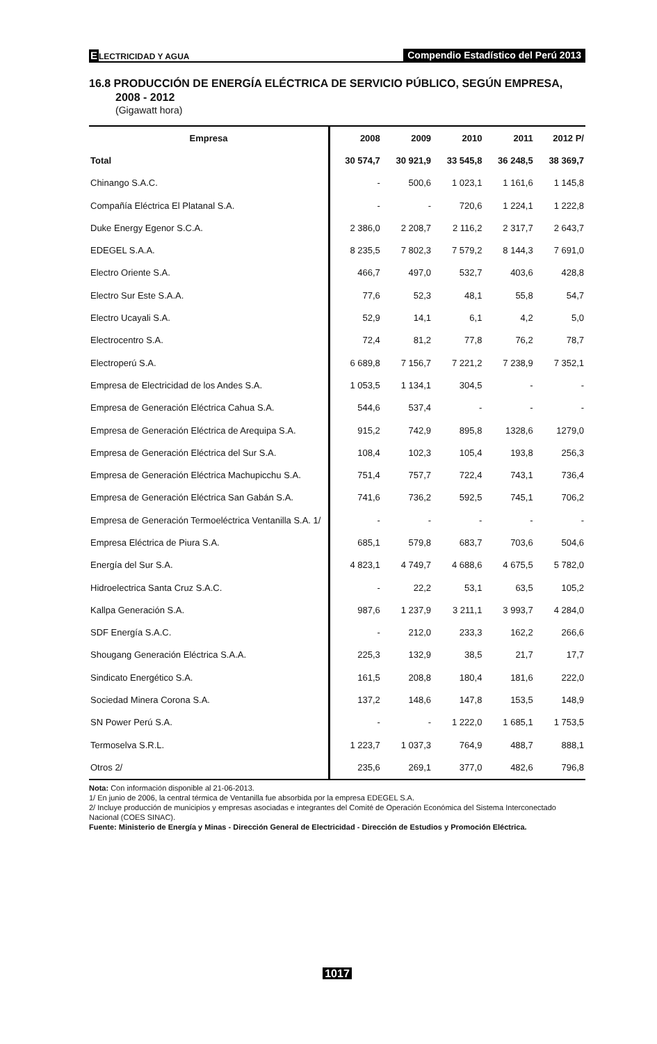ELECTRICIDAD Y AGUA
Compendio Estadístico del Perú 2013
16.8 PRODUCCIÓN DE ENERGÍA ELÉCTRICA DE SERVICIO PÚBLICO, SEGÚN EMPRESA,
2008 - 2012
(Gigawatt hora)
| Empresa | 2008 | 2009 | 2010 | 2011 | 2012 P/ |
| --- | --- | --- | --- | --- | --- |
| Total | 30 574,7 | 30 921,9 | 33 545,8 | 36 248,5 | 38 369,7 |
| Chinango S.A.C. | - | 500,6 | 1 023,1 | 1 161,6 | 1 145,8 |
| Compañía Eléctrica El Platanal S.A. | - | - | 720,6 | 1 224,1 | 1 222,8 |
| Duke Energy Egenor S.C.A. | 2 386,0 | 2 208,7 | 2 116,2 | 2 317,7 | 2 643,7 |
| EDEGEL S.A.A. | 8 235,5 | 7 802,3 | 7 579,2 | 8 144,3 | 7 691,0 |
| Electro Oriente S.A. | 466,7 | 497,0 | 532,7 | 403,6 | 428,8 |
| Electro Sur Este S.A.A. | 77,6 | 52,3 | 48,1 | 55,8 | 54,7 |
| Electro Ucayali S.A. | 52,9 | 14,1 | 6,1 | 4,2 | 5,0 |
| Electrocentro S.A. | 72,4 | 81,2 | 77,8 | 76,2 | 78,7 |
| Electroperú S.A. | 6 689,8 | 7 156,7 | 7 221,2 | 7 238,9 | 7 352,1 |
| Empresa de Electricidad de los Andes S.A. | 1 053,5 | 1 134,1 | 304,5 | - | - |
| Empresa de Generación Eléctrica Cahua S.A. | 544,6 | 537,4 | - | - | - |
| Empresa de Generación Eléctrica de Arequipa S.A. | 915,2 | 742,9 | 895,8 | 1328,6 | 1279,0 |
| Empresa de Generación Eléctrica del Sur S.A. | 108,4 | 102,3 | 105,4 | 193,8 | 256,3 |
| Empresa de Generación Eléctrica Machupicchu S.A. | 751,4 | 757,7 | 722,4 | 743,1 | 736,4 |
| Empresa de Generación Eléctrica San Gabán S.A. | 741,6 | 736,2 | 592,5 | 745,1 | 706,2 |
| Empresa de Generación Termoeléctrica Ventanilla S.A. 1/ | - | - | - | - | - |
| Empresa Eléctrica de Piura S.A. | 685,1 | 579,8 | 683,7 | 703,6 | 504,6 |
| Energía del Sur S.A. | 4 823,1 | 4 749,7 | 4 688,6 | 4 675,5 | 5 782,0 |
| Hidroelectrica Santa Cruz S.A.C. | - | 22,2 | 53,1 | 63,5 | 105,2 |
| Kallpa Generación S.A. | 987,6 | 1 237,9 | 3 211,1 | 3 993,7 | 4 284,0 |
| SDF Energía S.A.C. | - | 212,0 | 233,3 | 162,2 | 266,6 |
| Shougang Generación Eléctrica S.A.A. | 225,3 | 132,9 | 38,5 | 21,7 | 17,7 |
| Sindicato Energético S.A. | 161,5 | 208,8 | 180,4 | 181,6 | 222,0 |
| Sociedad Minera Corona S.A. | 137,2 | 148,6 | 147,8 | 153,5 | 148,9 |
| SN Power Perú S.A. | - | - | 1 222,0 | 1 685,1 | 1 753,5 |
| Termoselva S.R.L. | 1 223,7 | 1 037,3 | 764,9 | 488,7 | 888,1 |
| Otros 2/ | 235,6 | 269,1 | 377,0 | 482,6 | 796,8 |
Nota: Con información disponible al 21-06-2013.
1/ En junio de 2006, la central térmica de Ventanilla fue absorbida por la empresa EDEGEL S.A.
2/ Incluye producción de municipios y empresas asociadas e integrantes del Comité de Operación Económica del Sistema Interconectado Nacional (COES SINAC).
Fuente: Ministerio de Energía y Minas - Dirección General de Electricidad - Dirección de Estudios y Promoción Eléctrica.
1017